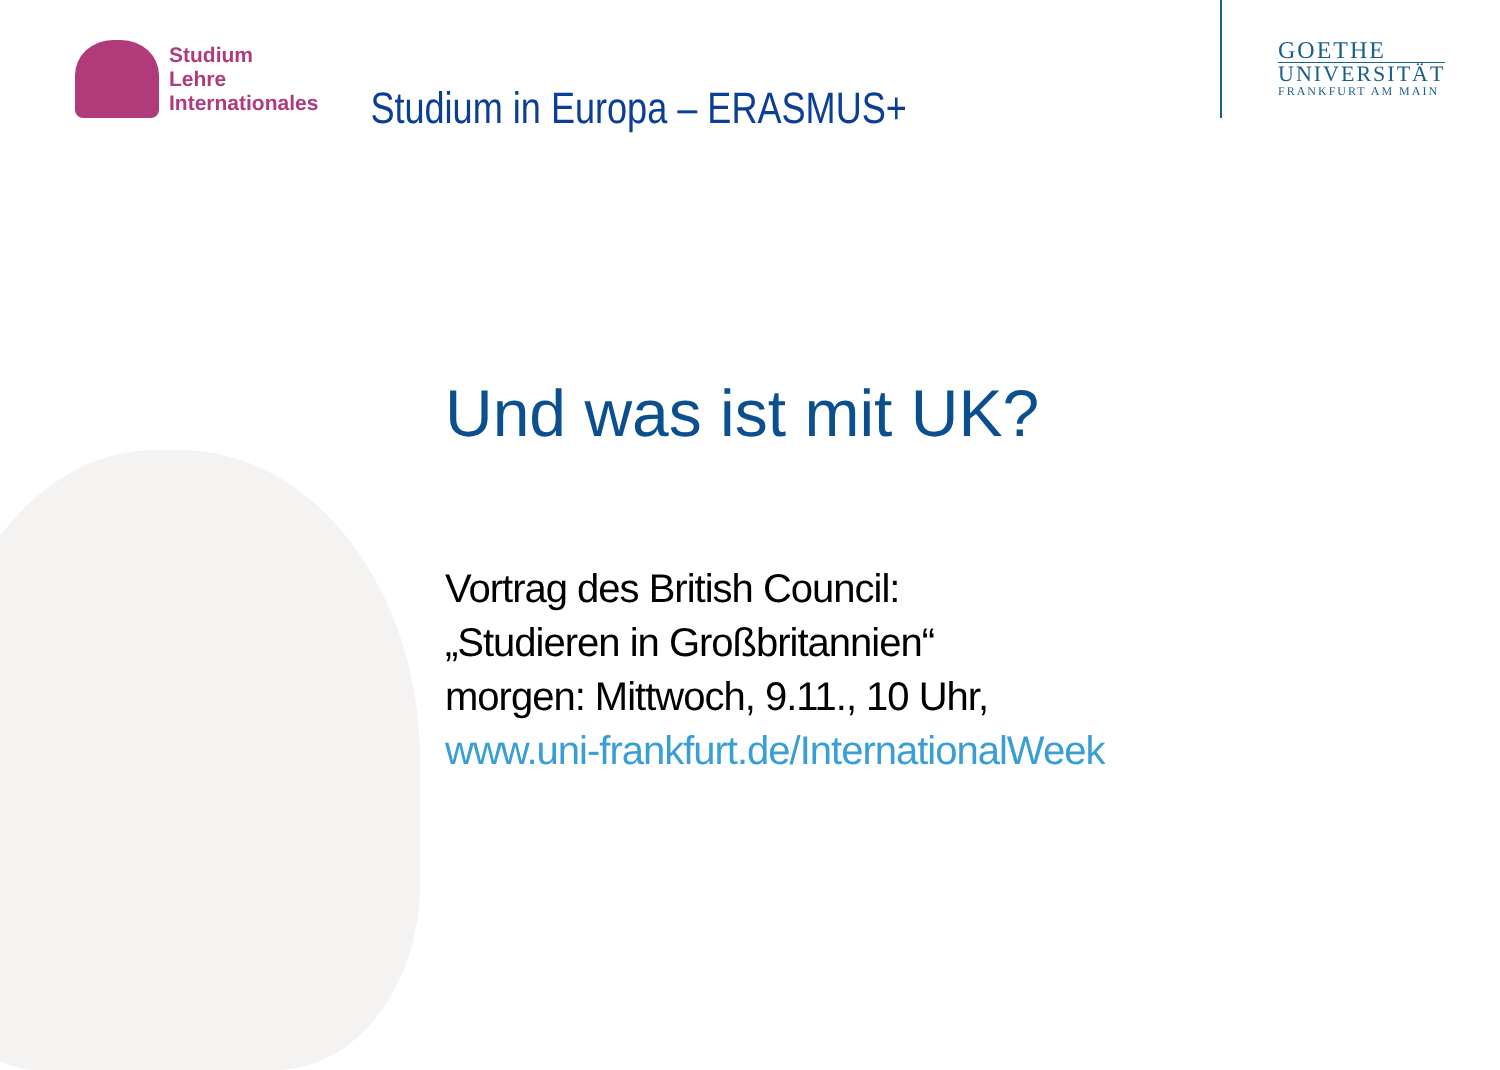Studium
Lehre
Internationales
Studium in Europa – ERASMUS+
GOETHE
UNIVERSITÄT
FRANKFURT AM MAIN
Und was ist mit UK?
Vortrag des British Council:
„Studieren in Großbritannien“
morgen: Mittwoch, 9.11., 10 Uhr,
www.uni-frankfurt.de/InternationalWeek